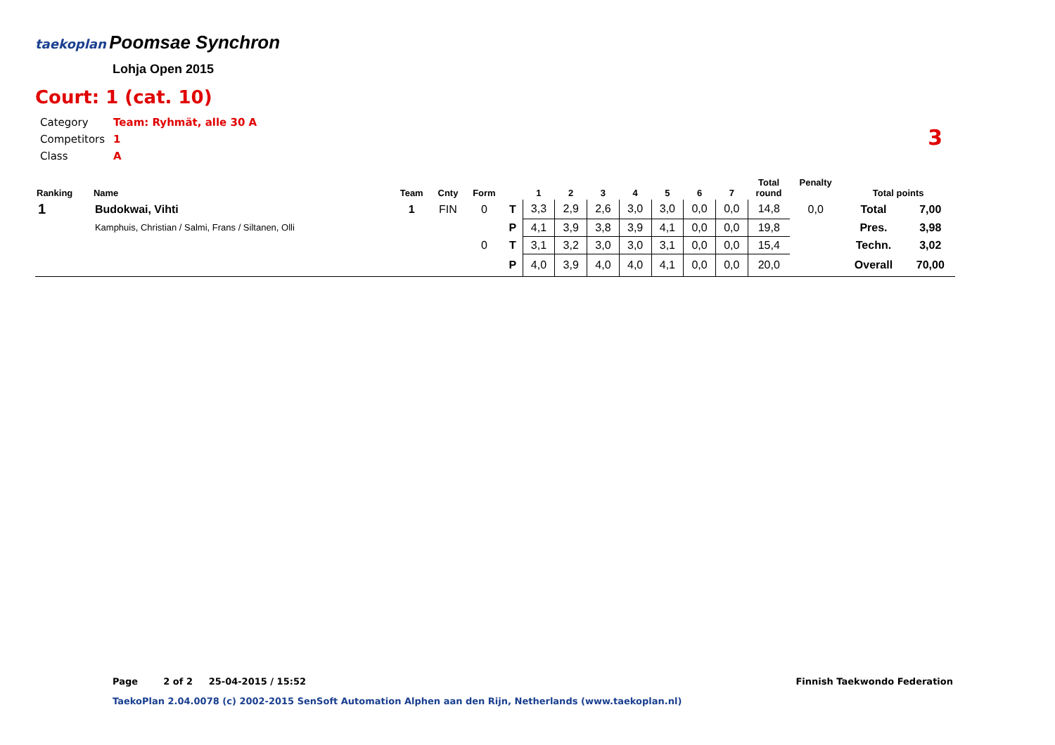taekoplan Poomsae Synchron
Lohja Open 2015
Court: 1 (cat. 10)
| Category | Team: Ryhmät, alle 30 A |
| Competitors | 1 |
| Class | A |
3
| Ranking | Name | Team | Cnty | Form | | 1 | 2 | 3 | 4 | 5 | 6 | 7 | Total round | Penalty | Total points | |
| --- | --- | --- | --- | --- | --- | --- | --- | --- | --- | --- | --- | --- | --- | --- | --- | --- |
| 1 | Budokwai, Vihti | 1 | FIN | 0 | T | 3,3 | 2,9 | 2,6 | 3,0 | 3,0 | 0,0 | 0,0 | 14,8 | 0,0 | Total | 7,00 |
| | Kamphuis, Christian / Salmi, Frans / Siltanen, Olli | | | | P | 4,1 | 3,9 | 3,8 | 3,9 | 4,1 | 0,0 | 0,0 | 19,8 | | Pres. | 3,98 |
| | | | | 0 | T | 3,1 | 3,2 | 3,0 | 3,0 | 3,1 | 0,0 | 0,0 | 15,4 | | Techn. | 3,02 |
| | | | | | P | 4,0 | 3,9 | 4,0 | 4,0 | 4,1 | 0,0 | 0,0 | 20,0 | | Overall | 70,00 |
Page 2 of 2 25-04-2015 / 15:52
Finnish Taekwondo Federation
TaekoPlan 2.04.0078 (c) 2002-2015 SenSoft Automation Alphen aan den Rijn, Netherlands (www.taekoplan.nl)